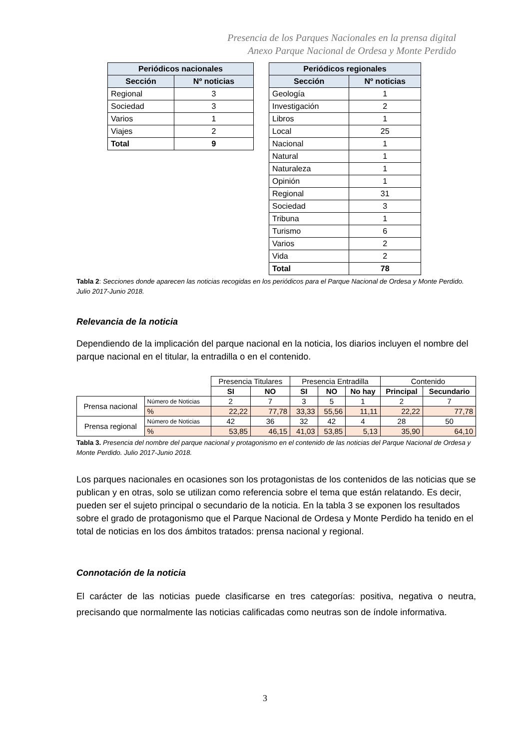Presencia de los Parques Nacionales en la prensa digital
Anexo Parque Nacional de Ordesa y Monte Perdido
| Periódicos nacionales | |
| --- | --- |
| Sección | Nº noticias |
| Regional | 3 |
| Sociedad | 3 |
| Varios | 1 |
| Viajes | 2 |
| Total | 9 |
| Periódicos regionales | |
| --- | --- |
| Sección | Nº noticias |
| Geología | 1 |
| Investigación | 2 |
| Libros | 1 |
| Local | 25 |
| Nacional | 1 |
| Natural | 1 |
| Naturaleza | 1 |
| Opinión | 1 |
| Regional | 31 |
| Sociedad | 3 |
| Tribuna | 1 |
| Turismo | 6 |
| Varios | 2 |
| Vida | 2 |
| Total | 78 |
Tabla 2: Secciones donde aparecen las noticias recogidas en los periódicos para el Parque Nacional de Ordesa y Monte Perdido. Julio 2017-Junio 2018.
Relevancia de la noticia
Dependiendo de la implicación del parque nacional en la noticia, los diarios incluyen el nombre del parque nacional en el titular, la entradilla o en el contenido.
| | | Presencia Titulares | | Presencia Entradilla | | | Contenido | |
| | | SI | NO | SI | NO | No hay | Principal | Secundario |
| Prensa nacional | Número de Noticias | 2 | 7 | 3 | 5 | 1 | 2 | 7 |
| | % | 22,22 | 77,78 | 33,33 | 55,56 | 11,11 | 22,22 | 77,78 |
| Prensa regional | Número de Noticias | 42 | 36 | 32 | 42 | 4 | 28 | 50 |
| | % | 53,85 | 46,15 | 41,03 | 53,85 | 5,13 | 35,90 | 64,10 |
Tabla 3. Presencia del nombre del parque nacional y protagonismo en el contenido de las noticias del Parque Nacional de Ordesa y Monte Perdido. Julio 2017-Junio 2018.
Los parques nacionales en ocasiones son los protagonistas de los contenidos de las noticias que se publican y en otras, solo se utilizan como referencia sobre el tema que están relatando. Es decir, pueden ser el sujeto principal o secundario de la noticia. En la tabla 3 se exponen los resultados sobre el grado de protagonismo que el Parque Nacional de Ordesa y Monte Perdido ha tenido en el total de noticias en los dos ámbitos tratados: prensa nacional y regional.
Connotación de la noticia
El carácter de las noticias puede clasificarse en tres categorías: positiva, negativa o neutra, precisando que normalmente las noticias calificadas como neutras son de índole informativa.
3